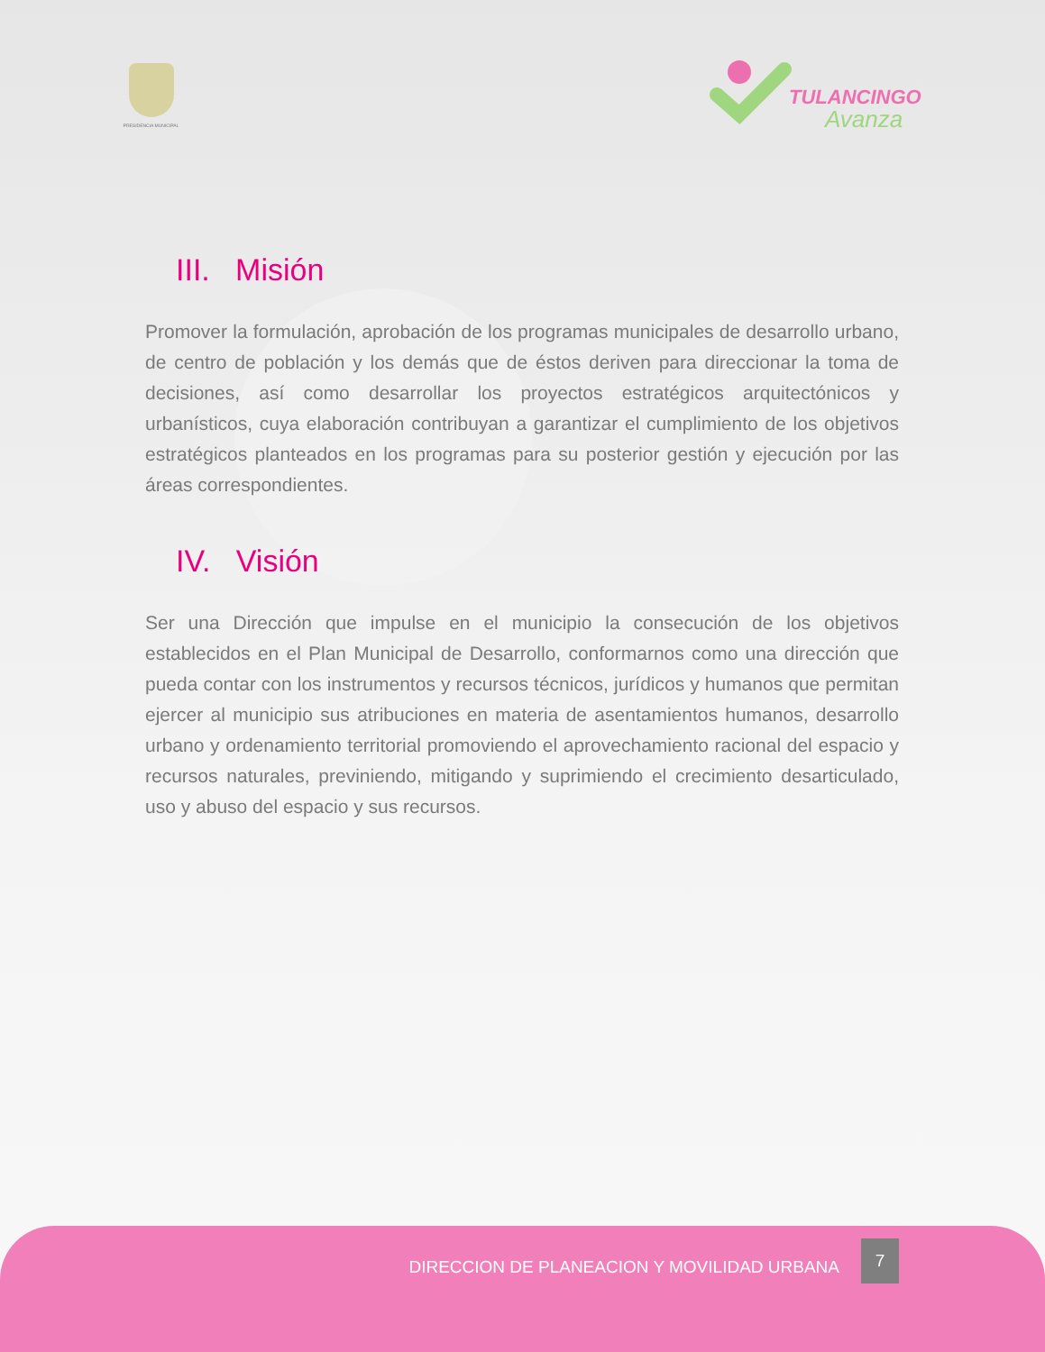PRESIDENCIA MUNICIPAL TULANCINGO
Avanza
III. Misión
Promover la formulación, aprobación de los programas municipales de desarrollo urbano, de centro de población y los demás que de éstos deriven para direccionar la toma de decisiones, así como desarrollar los proyectos estratégicos arquitectónicos y urbanísticos, cuya elaboración contribuyan a garantizar el cumplimiento de los objetivos estratégicos planteados en los programas para su posterior gestión y ejecución por las áreas correspondientes.
IV. Visión
Ser una Dirección que impulse en el municipio la consecución de los objetivos establecidos en el Plan Municipal de Desarrollo, conformarnos como una dirección que pueda contar con los instrumentos y recursos técnicos, jurídicos y humanos que permitan ejercer al municipio sus atribuciones en materia de asentamientos humanos, desarrollo urbano y ordenamiento territorial promoviendo el aprovechamiento racional del espacio y recursos naturales, previniendo, mitigando y suprimiendo el crecimiento desarticulado, uso y abuso del espacio y sus recursos.
DIRECCION DE PLANEACION Y MOVILIDAD URBANA 7